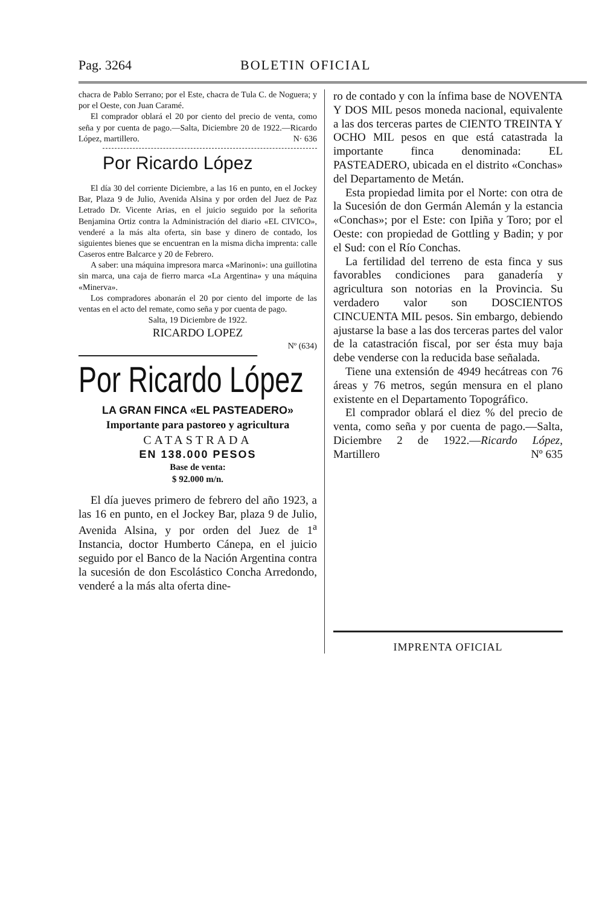Pag. 3264 BOLETIN OFICIAL
chacra de Pablo Serrano; por el Este, chacra de Tula C. de Noguera; y por el Oeste, con Juan Caramé.
El comprador oblará el 20 por ciento del precio de venta, como seña y por cuenta de pago.—Salta, Diciembre 20 de 1922.—Ricardo López, martillero. N· 636
Por Ricardo López
El día 30 del corriente Diciembre, a las 16 en punto, en el Jockey Bar, Plaza 9 de Julio, Avenida Alsina y por orden del Juez de Paz Letrado Dr. Vicente Arias, en el juicio seguido por la señorita Benjamina Ortiz contra la Administración del diario «EL CIVICO», venderé a la más alta oferta, sin base y dinero de contado, los siguientes bienes que se encuentran en la misma dicha imprenta: calle Caseros entre Balcarce y 20 de Febrero.
A saber: una máquina impresora marca «Marinoni»: una guillotina sin marca, una caja de fierro marca «La Argentina» y una máquina «Minerva».
Los compradores abonarán el 20 por ciento del importe de las ventas en el acto del remate, como seña y por cuenta de pago.
Salta, 19 Diciembre de 1922.
RICARDO LOPEZ
Nº (634)
Por Ricardo López
LA GRAN FINCA «EL PASTEADERO»
Importante para pastoreo y agricultura
CATASTRADA
EN 138.000 PESOS
Base de venta:
$ 92.000 m/n.
El día jueves primero de febrero del año 1923, a las 16 en punto, en el Jockey Bar, plaza 9 de Julio, Avenida Alsina, y por orden del Juez de 1<sup>a</sup> Instancia, doctor Humberto Cánepa, en el juicio seguido por el Banco de la Nación Argentina contra la sucesión de don Escolástico Concha Arredondo, venderé a la más alta oferta dine-
ro de contado y con la ínfima base de NOVENTA Y DOS MIL pesos moneda nacional, equivalente a las dos terceras partes de CIENTO TREINTA Y OCHO MIL pesos en que está catastrada la importante finca denominada: EL PASTEADERO, ubicada en el distrito «Conchas» del Departamento de Metán.
Esta propiedad limita por el Norte: con otra de la Sucesión de don Germán Alemán y la estancia «Conchas»; por el Este: con Ipiña y Toro; por el Oeste: con propiedad de Gottling y Badin; y por el Sud: con el Río Conchas.
La fertilidad del terreno de esta finca y sus favorables condiciones para ganadería y agricultura son notorias en la Provincia. Su verdadero valor son DOSCIENTOS CINCUENTA MIL pesos. Sin embargo, debiendo ajustarse la base a las dos terceras partes del valor de la catastración fiscal, por ser ésta muy baja debe venderse con la reducida base señalada.
Tiene una extensión de 4949 hecátreas con 76 áreas y 76 metros, según mensura en el plano existente en el Departamento Topográfico.
El comprador oblará el diez % del precio de venta, como seña y por cuenta de pago.—Salta, Diciembre 2 de 1922.—Ricardo López, Martillero Nº 635
IMPRENTA OFICIAL